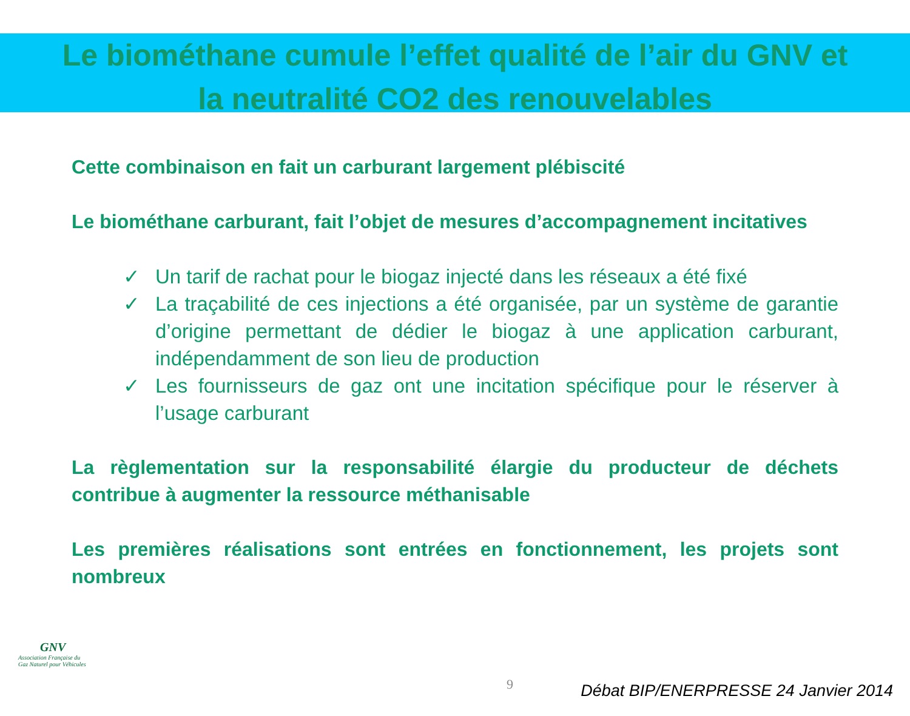Le biométhane cumule l’effet qualité de l’air du GNV et
la neutralité CO2 des renouvelables
Cette combinaison en fait un carburant largement plébiscité
Le biométhane carburant, fait l’objet de mesures d’accompagnement incitatives
✓ Un tarif de rachat pour le biogaz injecté dans les réseaux a été fixé
✓ La traçabilité de ces injections a été organisée, par un système de garantie d’origine permettant de dédier le biogaz à une application carburant, indépendamment de son lieu de production
✓ Les fournisseurs de gaz ont une incitation spécifique pour le réserver à l’usage carburant
La règlementation sur la responsabilité élargie du producteur de déchets contribue à augmenter la ressource méthanisable
Les premières réalisations sont entrées en fonctionnement, les projets sont nombreux
GNV
Association Française du
Gaz Naturel pour Véhicules
9
Débat BIP/ENERPRESSE 24 Janvier 2014